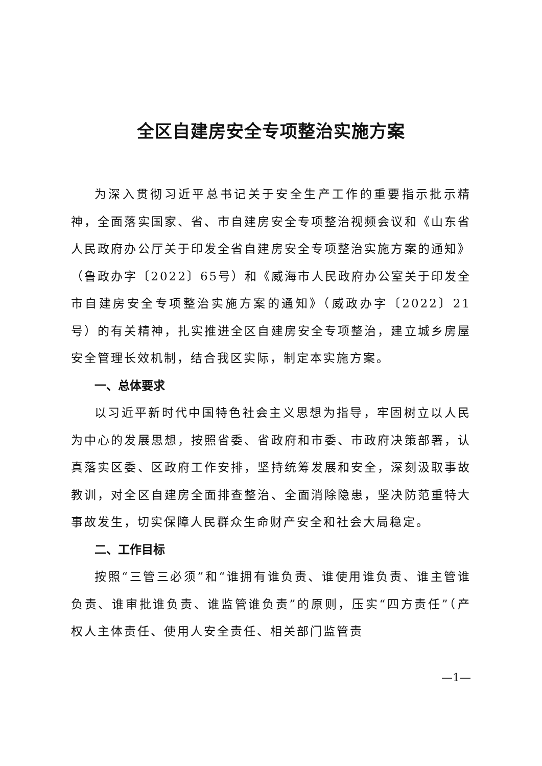全区自建房安全专项整治实施方案
为深入贯彻习近平总书记关于安全生产工作的重要指示批示精神，全面落实国家、省、市自建房安全专项整治视频会议和《山东省人民政府办公厅关于印发全省自建房安全专项整治实施方案的通知》（鲁政办字〔2022〕65号）和《威海市人民政府办公室关于印发全市自建房安全专项整治实施方案的通知》（威政办字〔2022〕21号）的有关精神，扎实推进全区自建房安全专项整治，建立城乡房屋安全管理长效机制，结合我区实际，制定本实施方案。
一、总体要求
以习近平新时代中国特色社会主义思想为指导，牢固树立以人民为中心的发展思想，按照省委、省政府和市委、市政府决策部署，认真落实区委、区政府工作安排，坚持统筹发展和安全，深刻汲取事故教训，对全区自建房全面排查整治、全面消除隐患，坚决防范重特大事故发生，切实保障人民群众生命财产安全和社会大局稳定。
二、工作目标
按照“三管三必须”和“谁拥有谁负责、谁使用谁负责、谁主管谁负责、谁审批谁负责、谁监管谁负责”的原则，压实“四方责任”（产权人主体责任、使用人安全责任、相关部门监管责
—1—